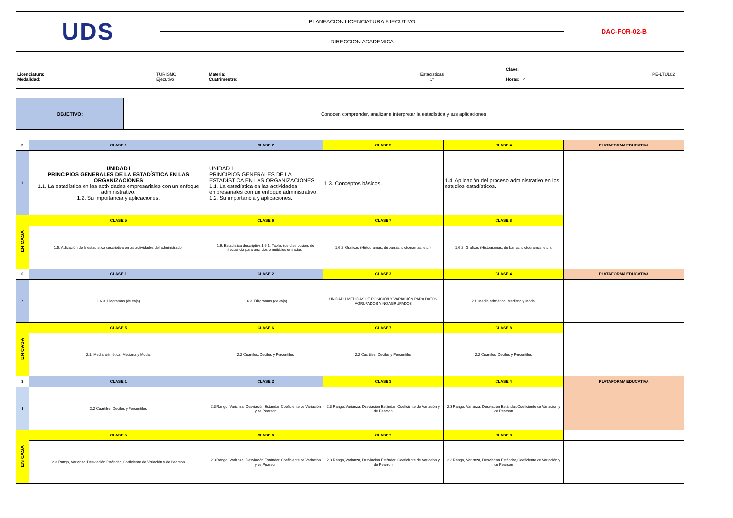| UDS | PLANEACION LICENCIATURA EJECUTIVO | DAC-FOR-02-B |
| | DIRECCION ACADEMICA | |
Licenciatura:
Modalidad:
TURISMO
Ejecutivo
Materia:
Cuatrimestre:
Estadísticas
1°
Clave:
Horas: 4
PE-LTU102
| OBJETIVO: | Conocer, comprender, analizar e interpretar la estadística y sus aplicaciones |
| S | CLASE 1 | CLASE 2 | CLASE 3 | CLASE 4 | PLATAFORMA EDUCATIVA |
| 1 | UNIDAD I PRINCIPIOS GENERALES DE LA ESTADÍSTICA EN LAS ORGANIZACIONES 1.1. La estadística en las actividades empresariales con un enfoque administrativo. 1.2. Su importancia y aplicaciones. | UNIDAD I PRINCIPIOS GENERALES DE LA ESTADÍSTICA EN LAS ORGANIZACIONES 1.1. La estadística en las actividades empresariales con un enfoque administrativo. 1.2. Su importancia y aplicaciones. | 1.3. Conceptos básicos. | 1.4. Aplicación del proceso administrativo en los estudios estadísticos. | |
| EN CASA | CLASE 5 | CLASE 6 | CLASE 7 | CLASE 8 | |
| | 1.5. Aplicación de la estadística descriptiva en las actividades del administrador | 1.6. Estadística descriptiva 1.6.1. Tablas (de distribución; de frecuencia para una, dos o múltiples entradas). | 1.6.2. Graficas (Histogramas, de barras, pictogramas, etc.). | 1.6.2. Graficas (Histogramas, de barras, pictogramas, etc.). | |
| S | CLASE 1 | CLASE 2 | CLASE 3 | CLASE 4 | PLATAFORMA EDUCATIVA |
| 2 | 1.6.3. Diagramas (de caja) | 1.6.3. Diagramas (de caja) | UNIDAD II MEDIDAS DE POSICIÓN Y VARIACIÓN PARA DATOS AGRUPADOS Y NO AGRUPADOS | 2.1. Media aritmética, Mediana y Moda. | |
| EN CASA | CLASE 5 | CLASE 6 | CLASE 7 | CLASE 8 | |
| | 2.1. Media aritmética, Mediana y Moda. | 2.2 Cuartiles, Deciles y Percentiles | 2.2 Cuartiles, Deciles y Percentiles | 2.2 Cuartiles, Deciles y Percentiles | |
| S | CLASE 1 | CLASE 2 | CLASE 3 | CLASE 4 | PLATAFORMA EDUCATIVA |
| 3 | 2.2 Cuartiles, Deciles y Percentiles | 2.3 Rango, Varianza, Desviación Estándar, Coeficiente de Variación y de Pearson | 2.3 Rango, Varianza, Desviación Estándar, Coeficiente de Variación y de Pearson | 2.3 Rango, Varianza, Desviación Estándar, Coeficiente de Variación y de Pearson | |
| EN CASA | CLASE 5 | CLASE 6 | CLASE 7 | CLASE 8 | |
| | 2.3 Rango, Varianza, Desviación Estándar, Coeficiente de Variación y de Pearson | 2.3 Rango, Varianza, Desviación Estándar, Coeficiente de Variación y de Pearson | 2.3 Rango, Varianza, Desviación Estándar, Coeficiente de Variación y de Pearson | 2.3 Rango, Varianza, Desviación Estándar, Coeficiente de Variación y de Pearson | |